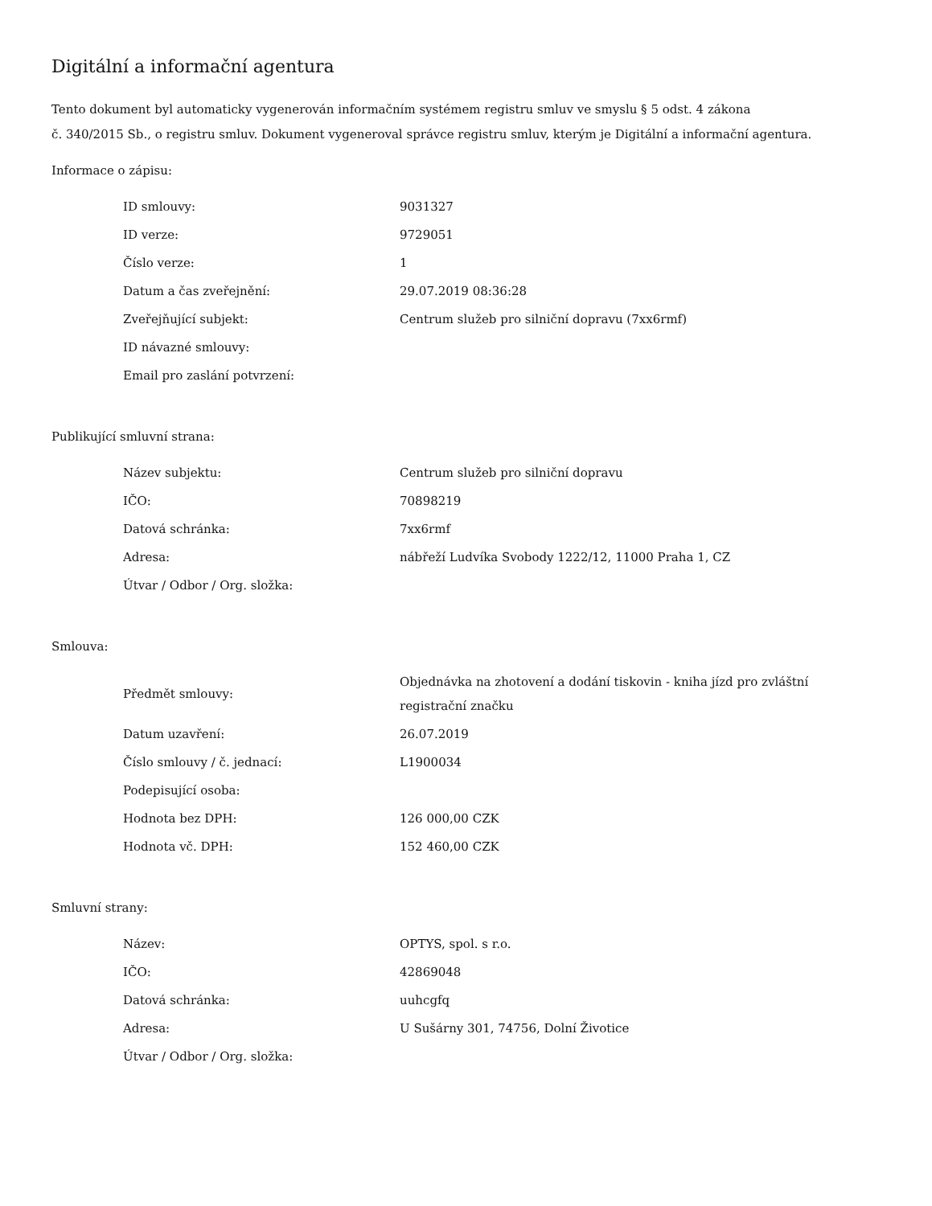Digitální a informační agentura
Tento dokument byl automaticky vygenerován informačním systémem registru smluv ve smyslu § 5 odst. 4 zákona
č. 340/2015 Sb., o registru smluv. Dokument vygeneroval správce registru smluv, kterým je Digitální a informační agentura.
Informace o zápisu:
| ID smlouvy: | 9031327 |
| ID verze: | 9729051 |
| Číslo verze: | 1 |
| Datum a čas zveřejnění: | 29.07.2019 08:36:28 |
| Zveřejňující subjekt: | Centrum služeb pro silniční dopravu (7xx6rmf) |
| ID návazné smlouvy: | |
| Email pro zaslání potvrzení: | |
Publikující smluvní strana:
| Název subjektu: | Centrum služeb pro silniční dopravu |
| IČO: | 70898219 |
| Datová schránka: | 7xx6rmf |
| Adresa: | nábřeží Ludvíka Svobody 1222/12, 11000 Praha 1, CZ |
| Útvar / Odbor / Org. složka: | |
Smlouva:
| Předmět smlouvy: | Objednávka na zhotovení a dodání tiskovin - kniha jízd pro zvláštní registrační značku |
| Datum uzavření: | 26.07.2019 |
| Číslo smlouvy / č. jednací: | L1900034 |
| Podepisující osoba: | |
| Hodnota bez DPH: | 126 000,00 CZK |
| Hodnota vč. DPH: | 152 460,00 CZK |
Smluvní strany:
| Název: | OPTYS, spol. s r.o. |
| IČO: | 42869048 |
| Datová schránka: | uuhcgfq |
| Adresa: | U Sušárny 301, 74756, Dolní Životice |
| Útvar / Odbor / Org. složka: | |